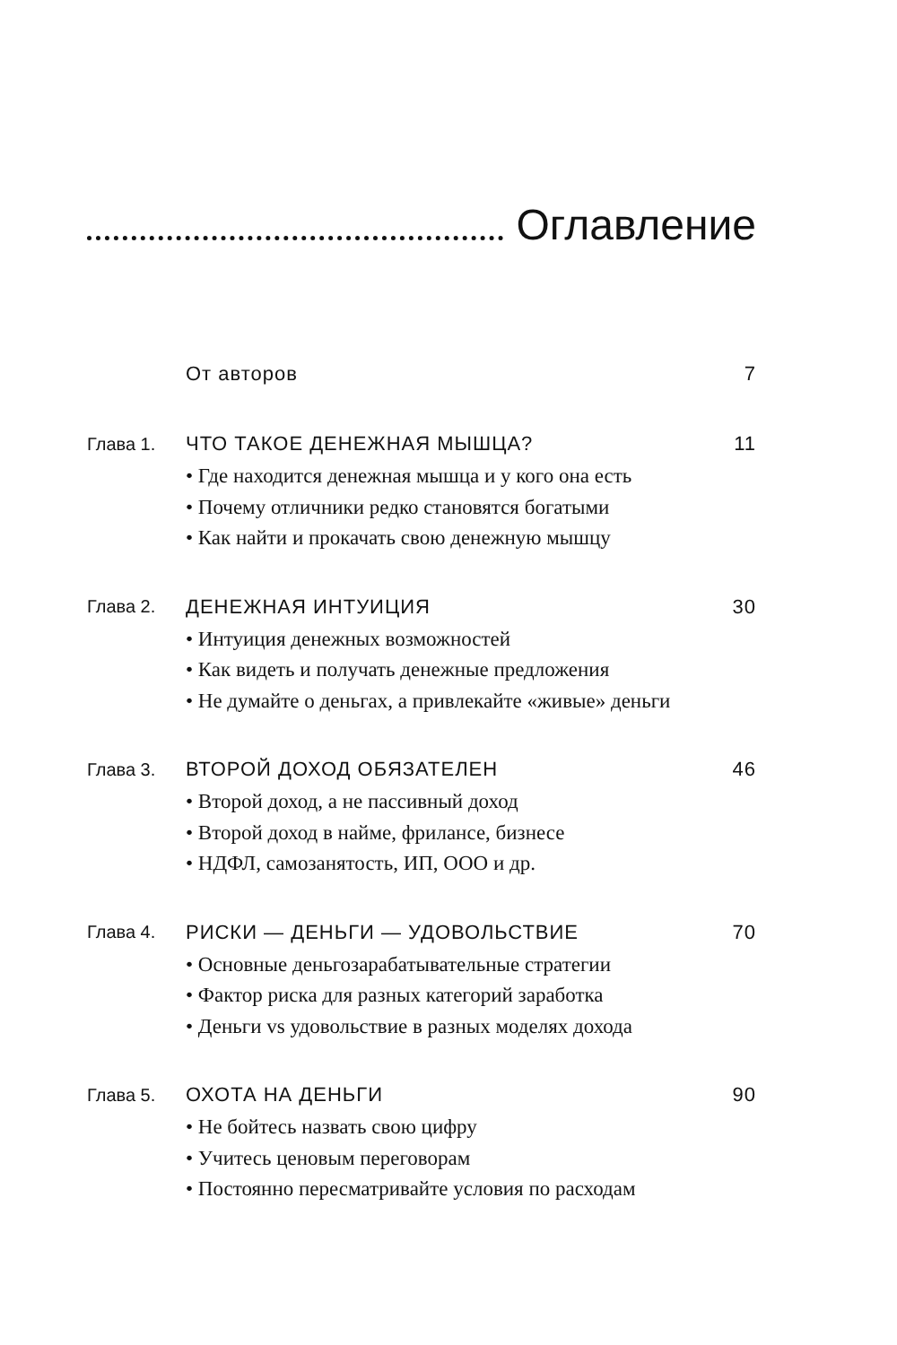Оглавление
От авторов 7
Глава 1. ЧТО ТАКОЕ ДЕНЕЖНАЯ МЫШЦА? 11
• Где находится денежная мышца и у кого она есть
• Почему отличники редко становятся богатыми
• Как найти и прокачать свою денежную мышцу
Глава 2. ДЕНЕЖНАЯ ИНТУИЦИЯ 30
• Интуиция денежных возможностей
• Как видеть и получать денежные предложения
• Не думайте о деньгах, а привлекайте «живые» деньги
Глава 3. ВТОРОЙ ДОХОД ОБЯЗАТЕЛЕН 46
• Второй доход, а не пассивный доход
• Второй доход в найме, фрилансе, бизнесе
• НДФЛ, самозанятость, ИП, ООО и др.
Глава 4. РИСКИ — ДЕНЬГИ — УДОВОЛЬСТВИЕ 70
• Основные деньгозарабатывательные стратегии
• Фактор риска для разных категорий заработка
• Деньги vs удовольствие в разных моделях дохода
Глава 5. ОХОТА НА ДЕНЬГИ 90
• Не бойтесь назвать свою цифру
• Учитесь ценовым переговорам
• Постоянно пересматривайте условия по расходам